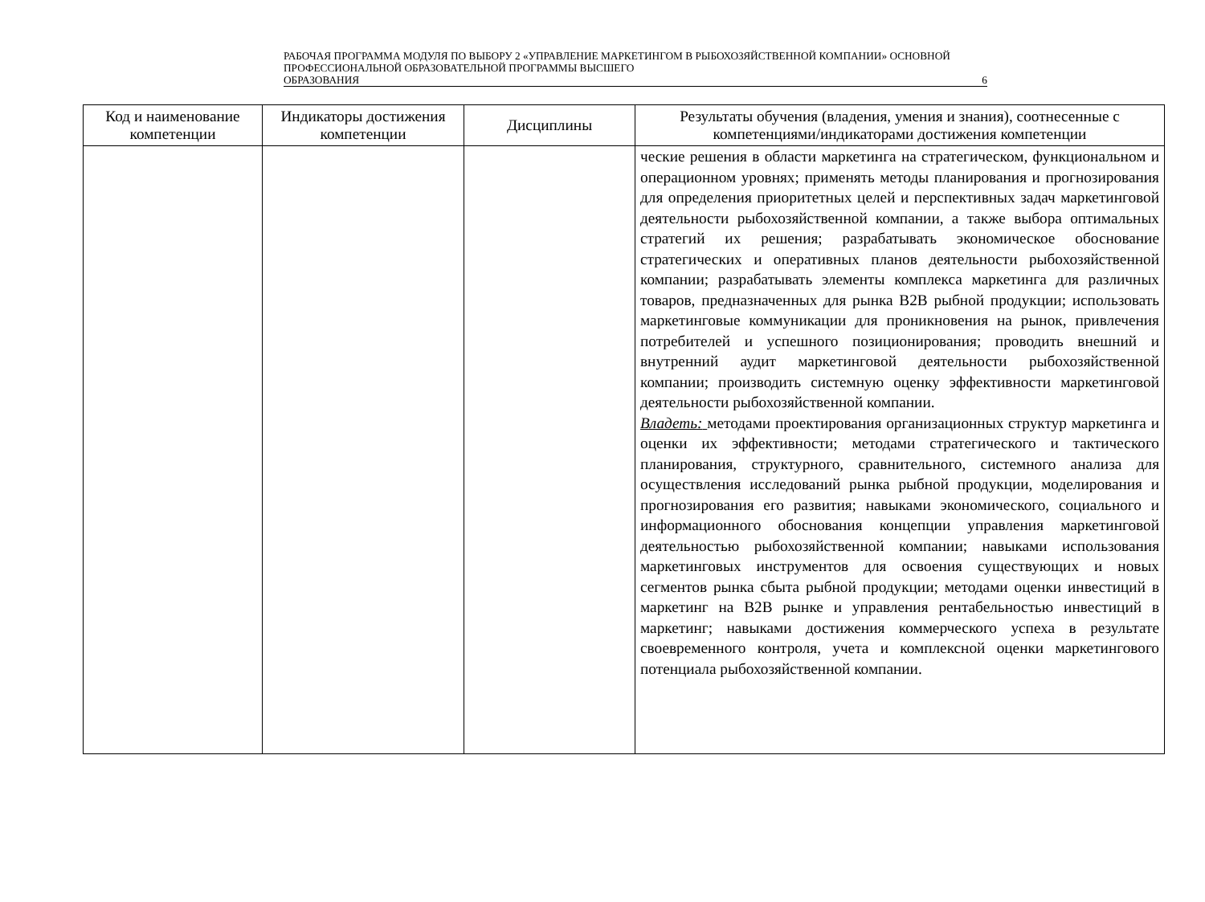РАБОЧАЯ ПРОГРАММА МОДУЛЯ ПО ВЫБОРУ 2 «УПРАВЛЕНИЕ МАРКЕТИНГОМ В РЫБОХОЗЯЙСТВЕННОЙ КОМПАНИИ» ОСНОВНОЙ ПРОФЕССИОНАЛЬНОЙ ОБРАЗОВАТЕЛЬНОЙ ПРОГРАММЫ ВЫСШЕГО
ОБРАЗОВАНИЯ 6
| Код и наименование компетенции | Индикаторы достижения компетенции | Дисциплины | Результаты обучения (владения, умения и знания), соотнесенные с компетенциями/индикаторами достижения компетенции |
| --- | --- | --- | --- |
| | | | ческие решения в области маркетинга на стратегическом, функциональном и операционном уровнях; применять методы планирования и прогнозирования для определения приоритетных целей и перспективных задач маркетинговой деятельности рыбохозяйственной компании, а также выбора оптимальных стратегий их решения; разрабатывать экономическое обоснование стратегических и оперативных планов деятельности рыбохозяйственной компании; разрабатывать элементы комплекса маркетинга для различных товаров, предназначенных для рынка B2B рыбной продукции; использовать маркетинговые коммуникации для проникновения на рынок, привлечения потребителей и успешного позиционирования; проводить внешний и внутренний аудит маркетинговой деятельности рыбохозяйственной компании; производить системную оценку эффективности маркетинговой деятельности рыбохозяйственной компании. Владеть: методами проектирования организационных структур маркетинга и оценки их эффективности; методами стратегического и тактического планирования, структурного, сравнительного, системного анализа для осуществления исследований рынка рыбной продукции, моделирования и прогнозирования его развития; навыками экономического, социального и информационного обоснования концепции управления маркетинговой деятельностью рыбохозяйственной компании; навыками использования маркетинговых инструментов для освоения существующих и новых сегментов рынка сбыта рыбной продукции; методами оценки инвестиций в маркетинг на B2B рынке и управления рентабельностью инвестиций в маркетинг; навыками достижения коммерческого успеха в результате своевременного контроля, учета и комплексной оценки маркетингового потенциала рыбохозяйственной компании. |